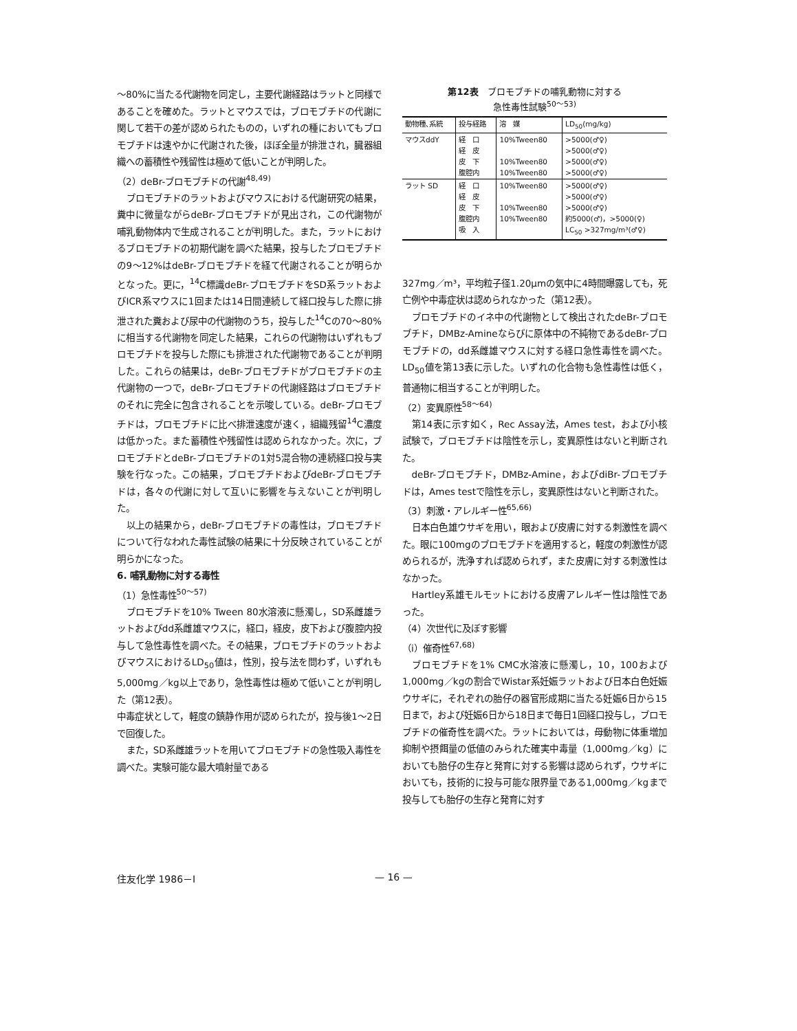～80%に当たる代謝物を同定し，主要代謝経路はラットと同様であることを確めた。ラットとマウスでは，ブロモブチドの代謝に関して若干の差が認められたものの，いずれの種においてもブロモブチドは速やかに代謝された後，ほぼ全量が排泄され，臓器組織への蓄積性や残留性は極めて低いことが判明した。
（2）deBr-ブロモブチドの代謝<sup>48,49)</sup>
ブロモブチドのラットおよびマウスにおける代謝研究の結果，糞中に微量ながらdeBr-ブロモブチドが見出され，この代謝物が哺乳動物体内で生成されることが判明した。また，ラットにおけるブロモブチドの初期代謝を調べた結果，投与したブロモブチドの9～12%はdeBr-ブロモブチドを経て代謝されることが明らかとなった。更に，<sup>14</sup>C標識deBr-ブロモブチドをSD系ラットおよびICR系マウスに1回または14日間連続して経口投与した際に排泄された糞および尿中の代謝物のうち，投与した<sup>14</sup>Cの70～80%に相当する代謝物を同定した結果，これらの代謝物はいずれもブロモブチドを投与した際にも排泄された代謝物であることが判明した。これらの結果は，deBr-ブロモブチドがブロモブチドの主代謝物の一つで，deBr-ブロモブチドの代謝経路はブロモブチドのそれに完全に包含されることを示唆している。deBr-ブロモブチドは，ブロモブチドに比べ排泄速度が速く，組織残留<sup>14</sup>C濃度は低かった。また蓄積性や残留性は認められなかった。次に，ブロモブチドとdeBr-ブロモブチドの1対5混合物の連続経口投与実験を行なった。この結果，ブロモブチドおよびdeBr-ブロモブチドは，各々の代謝に対して互いに影響を与えないことが判明した。
以上の結果から，deBr-ブロモブチドの毒性は，ブロモブチドについて行なわれた毒性試験の結果に十分反映されていることが明らかになった。
6. 哺乳動物に対する毒性
（1）急性毒性<sup>50～57)</sup>
ブロモブチドを10% Tween 80水溶液に懸濁し，SD系雌雄ラットおよびdd系雌雄マウスに，経口，経皮，皮下および腹腔内投与して急性毒性を調べた。その結果，ブロモブチドのラットおよびマウスにおけるLD<sub>50</sub>値は，性別，投与法を問わず，いずれも5,000mg／kg以上であり，急性毒性は極めて低いことが判明した（第12表）。
中毒症状として，軽度の鎮静作用が認められたが，投与後1～2日で回復した。
また，SD系雌雄ラットを用いてブロモブチドの急性吸入毒性を調べた。実験可能な最大噴射量である
第12表　ブロモブチドの哺乳動物に対する
急性毒性試験<sup>50～53)</sup>
| 動物種､系統 | 投与経路 | 溶 媒 | LD<sub>50</sub>(mg/kg) |
| --- | --- | --- | --- |
| マウスddY | 経 口 経 皮 皮 下 腹腔内 | 10%Tween80 10%Tween80 10%Tween80 | >5000(♂♀) >5000(♂♀) >5000(♂♀) >5000(♂♀) |
| ラット SD | 経 口 経 皮 皮 下 腹腔内 吸 入 | 10%Tween80 10%Tween80 10%Tween80 | >5000(♂♀) >5000(♂♀) >5000(♂♀) 約5000(♂)，>5000(♀) LC<sub>50</sub> >327mg/m³(♂♀) |
327mg／m³，平均粒子径1.20μmの気中に4時間曝露しても，死亡例や中毒症状は認められなかった（第12表）。
ブロモブチドのイネ中の代謝物として検出されたdeBr-ブロモブチド，DMBz-Amineならびに原体中の不純物であるdeBr-ブロモブチドの，dd系雌雄マウスに対する経口急性毒性を調べた。LD<sub>50</sub>値を第13表に示した。いずれの化合物も急性毒性は低く，普通物に相当することが判明した。
（2）変異原性<sup>58～64)</sup>
第14表に示す如く，Rec Assay法，Ames test，および小核試験で，ブロモブチドは陰性を示し，変異原性はないと判断された。
deBr-ブロモブチド，DMBz-Amine，およびdiBr-ブロモブチドは，Ames testで陰性を示し，変異原性はないと判断された。
（3）刺激・アレルギー性<sup>65,66)</sup>
日本白色雄ウサギを用い，眼および皮膚に対する刺激性を調べた。眼に100mgのブロモブチドを適用すると，軽度の刺激性が認められるが，洗浄すれば認められず，また皮膚に対する刺激性はなかった。
Hartley系雄モルモットにおける皮膚アレルギー性は陰性であった。
（4）次世代に及ぼす影響
（i）催奇性<sup>67,68)</sup>
ブロモブチドを1% CMC水溶液に懸濁し，10，100および1,000mg／kgの割合でWistar系妊娠ラットおよび日本白色妊娠ウサギに，それぞれの胎仔の器官形成期に当たる妊娠6日から15日まで，および妊娠6日から18日まで毎日1回経口投与し，ブロモブチドの催奇性を調べた。ラットにおいては，母動物に体重増加抑制や摂餌量の低値のみられた確実中毒量（1,000mg／kg）においても胎仔の生存と発育に対する影響は認められず，ウサギにおいても，技術的に投与可能な限界量である1,000mg／kgまで投与しても胎仔の生存と発育に対す
住友化学 1986－Ⅰ — 16 —